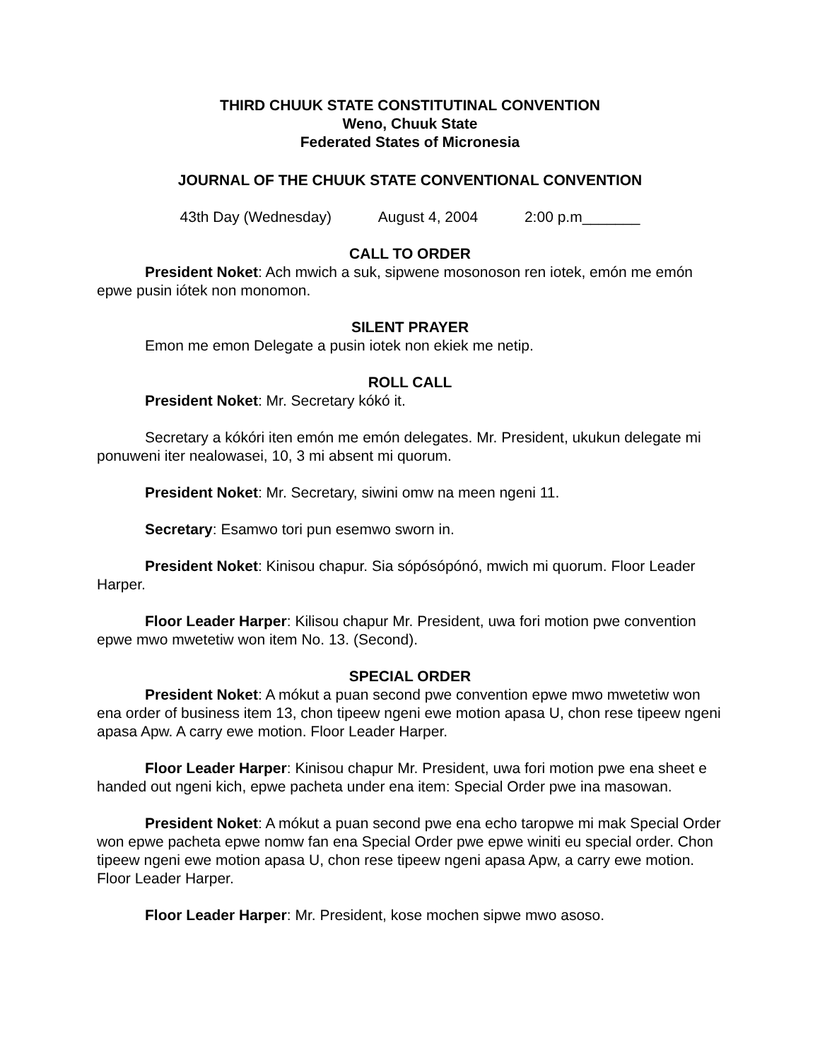THIRD CHUUK STATE CONSTITUTINAL CONVENTION
Weno, Chuuk State
Federated States of Micronesia
JOURNAL OF THE CHUUK STATE CONVENTIONAL CONVENTION
43th Day (Wednesday) August 4, 2004 2:00 p.m_______
CALL TO ORDER
President Noket: Ach mwich a suk, sipwene mosonoson ren iotek, emón me emón epwe pusin iótek non monomon.
SILENT PRAYER
Emon me emon Delegate a pusin iotek non ekiek me netip.
ROLL CALL
President Noket: Mr. Secretary kókó it.
Secretary a kókóri iten emón me emón delegates. Mr. President, ukukun delegate mi ponuweni iter nealowasei, 10, 3 mi absent mi quorum.
President Noket: Mr. Secretary, siwini omw na meen ngeni 11.
Secretary: Esamwo tori pun esemwo sworn in.
President Noket: Kinisou chapur. Sia sópósópónó, mwich mi quorum. Floor Leader Harper.
Floor Leader Harper: Kilisou chapur Mr. President, uwa fori motion pwe convention epwe mwo mwetetiw won item No. 13. (Second).
SPECIAL ORDER
President Noket: A mókut a puan second pwe convention epwe mwo mwetetiw won ena order of business item 13, chon tipeew ngeni ewe motion apasa U, chon rese tipeew ngeni apasa Apw. A carry ewe motion. Floor Leader Harper.
Floor Leader Harper: Kinisou chapur Mr. President, uwa fori motion pwe ena sheet e handed out ngeni kich, epwe pacheta under ena item: Special Order pwe ina masowan.
President Noket: A mókut a puan second pwe ena echo taropwe mi mak Special Order won epwe pacheta epwe nomw fan ena Special Order pwe epwe winiti eu special order. Chon tipeew ngeni ewe motion apasa U, chon rese tipeew ngeni apasa Apw, a carry ewe motion. Floor Leader Harper.
Floor Leader Harper: Mr. President, kose mochen sipwe mwo asoso.